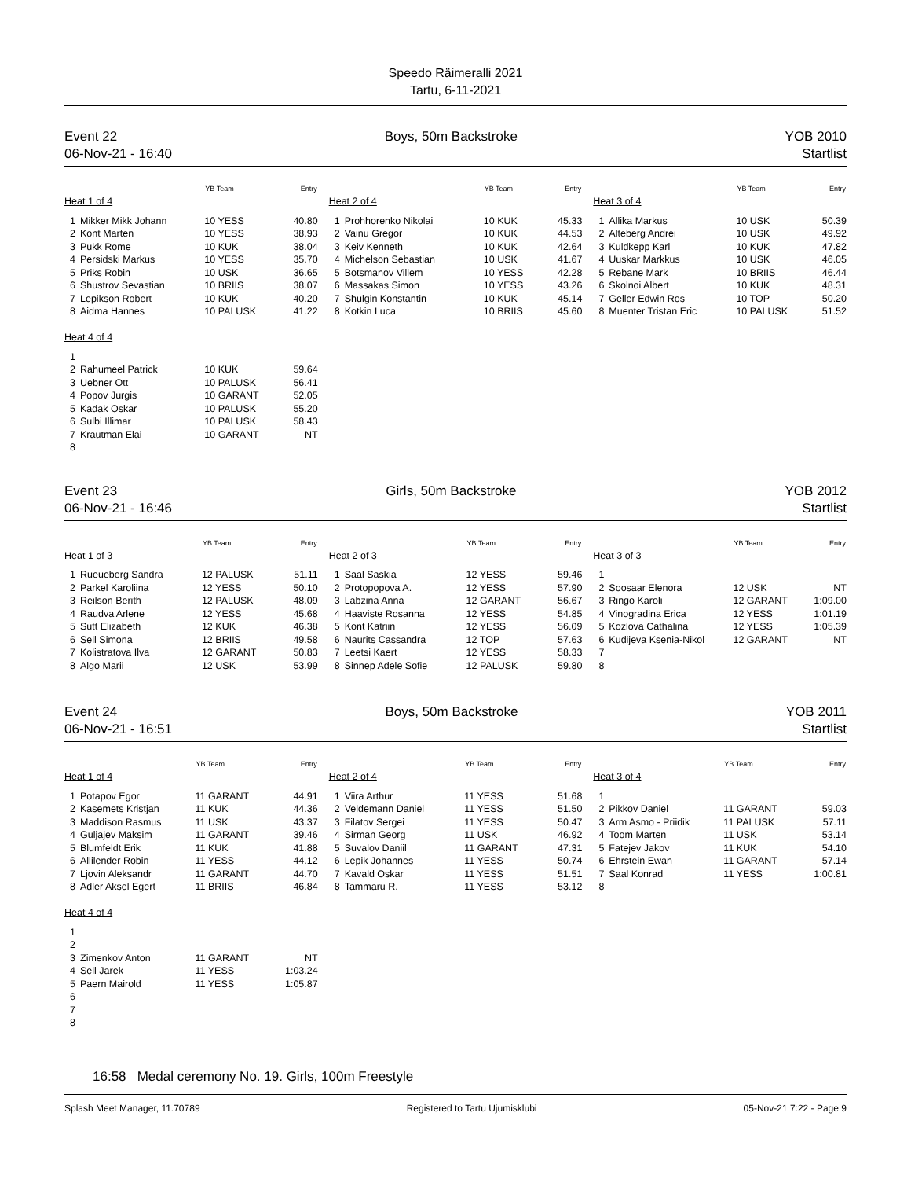Speedo Räimeralli 2021
Tartu, 6-11-2021
Event 22 Boys, 50m Backstroke YOB 2010
06-Nov-21 - 16:40 Startlist
| | | YB Team | Entry |
| --- | --- | --- | --- |
| Heat 1 of 4 | | | |
| 1 | Mikker Mikk Johann | 10 YESS | 40.80 |
| 2 | Kont Marten | 10 YESS | 38.93 |
| 3 | Pukk Rome | 10 KUK | 38.04 |
| 4 | Persidski Markus | 10 YESS | 35.70 |
| 5 | Priks Robin | 10 USK | 36.65 |
| 6 | Shustrov Sevastian | 10 BRIIS | 38.07 |
| 7 | Lepikson Robert | 10 KUK | 40.20 |
| 8 | Aidma Hannes | 10 PALUSK | 41.22 |
| Heat 4 of 4 | | | |
| 1 | | | |
| 2 | Rahumeel Patrick | 10 KUK | 59.64 |
| 3 | Uebner Ott | 10 PALUSK | 56.41 |
| 4 | Popov Jurgis | 10 GARANT | 52.05 |
| 5 | Kadak Oskar | 10 PALUSK | 55.20 |
| 6 | Sulbi Illimar | 10 PALUSK | 58.43 |
| 7 | Krautman Elai | 10 GARANT | NT |
| 8 | | | |
| | | YB Team | Entry |
| --- | --- | --- | --- |
| Heat 2 of 4 | | | |
| 1 | Prohhorenko Nikolai | 10 KUK | 45.33 |
| 2 | Vainu Gregor | 10 KUK | 44.53 |
| 3 | Keiv Kenneth | 10 KUK | 42.64 |
| 4 | Michelson Sebastian | 10 USK | 41.67 |
| 5 | Botsmanov Villem | 10 YESS | 42.28 |
| 6 | Massakas Simon | 10 YESS | 43.26 |
| 7 | Shulgin Konstantin | 10 KUK | 45.14 |
| 8 | Kotkin Luca | 10 BRIIS | 45.60 |
| | | YB Team | Entry |
| --- | --- | --- | --- |
| Heat 3 of 4 | | | |
| 1 | Allika Markus | 10 USK | 50.39 |
| 2 | Alteberg Andrei | 10 USK | 49.92 |
| 3 | Kuldkepp Karl | 10 KUK | 47.82 |
| 4 | Uuskar Markkus | 10 USK | 46.05 |
| 5 | Rebane Mark | 10 BRIIS | 46.44 |
| 6 | Skolnoi Albert | 10 KUK | 48.31 |
| 7 | Geller Edwin Ros | 10 TOP | 50.20 |
| 8 | Muenter Tristan Eric | 10 PALUSK | 51.52 |
Event 23 Girls, 50m Backstroke YOB 2012
06-Nov-21 - 16:46 Startlist
| | | YB Team | Entry |
| --- | --- | --- | --- |
| Heat 1 of 3 | | | |
| 1 | Rueueberg Sandra | 12 PALUSK | 51.11 |
| 2 | Parkel Karoliina | 12 YESS | 50.10 |
| 3 | Reilson Berith | 12 PALUSK | 48.09 |
| 4 | Raudva Arlene | 12 YESS | 45.68 |
| 5 | Sutt Elizabeth | 12 KUK | 46.38 |
| 6 | Sell Simona | 12 BRIIS | 49.58 |
| 7 | Kolistratova Ilva | 12 GARANT | 50.83 |
| 8 | Algo Marii | 12 USK | 53.99 |
| | | YB Team | Entry |
| --- | --- | --- | --- |
| Heat 2 of 3 | | | |
| 1 | Saal Saskia | 12 YESS | 59.46 |
| 2 | Protopopova A. | 12 YESS | 57.90 |
| 3 | Labzina Anna | 12 GARANT | 56.67 |
| 4 | Haaviste Rosanna | 12 YESS | 54.85 |
| 5 | Kont Katriin | 12 YESS | 56.09 |
| 6 | Naurits Cassandra | 12 TOP | 57.63 |
| 7 | Leetsi Kaert | 12 YESS | 58.33 |
| 8 | Sinnep Adele Sofie | 12 PALUSK | 59.80 |
| | | YB Team | Entry |
| --- | --- | --- | --- |
| Heat 3 of 3 | | | |
| 1 | | | |
| 2 | Soosaar Elenora | 12 USK | NT |
| 3 | Ringo Karoli | 12 GARANT | 1:09.00 |
| 4 | Vinogradina Erica | 12 YESS | 1:01.19 |
| 5 | Kozlova Cathalina | 12 YESS | 1:05.39 |
| 6 | Kudijeva Ksenia-Nikol | 12 GARANT | NT |
| 7 | | | |
| 8 | | | |
Event 24 Boys, 50m Backstroke YOB 2011
06-Nov-21 - 16:51 Startlist
| | | YB Team | Entry |
| --- | --- | --- | --- |
| Heat 1 of 4 | | | |
| 1 | Potapov Egor | 11 GARANT | 44.91 |
| 2 | Kasemets Kristjan | 11 KUK | 44.36 |
| 3 | Maddison Rasmus | 11 USK | 43.37 |
| 4 | Guljajev Maksim | 11 GARANT | 39.46 |
| 5 | Blumfeldt Erik | 11 KUK | 41.88 |
| 6 | Allilender Robin | 11 YESS | 44.12 |
| 7 | Ljovin Aleksandr | 11 GARANT | 44.70 |
| 8 | Adler Aksel Egert | 11 BRIIS | 46.84 |
| Heat 4 of 4 | | | |
| 1 | | | |
| 2 | | | |
| 3 | Zimenkov Anton | 11 GARANT | NT |
| 4 | Sell Jarek | 11 YESS | 1:03.24 |
| 5 | Paern Mairold | 11 YESS | 1:05.87 |
| 6 | | | |
| 7 | | | |
| 8 | | | |
| | | YB Team | Entry |
| --- | --- | --- | --- |
| Heat 2 of 4 | | | |
| 1 | Viira Arthur | 11 YESS | 51.68 |
| 2 | Veldemann Daniel | 11 YESS | 51.50 |
| 3 | Filatov Sergei | 11 YESS | 50.47 |
| 4 | Sirman Georg | 11 USK | 46.92 |
| 5 | Suvalov Daniil | 11 GARANT | 47.31 |
| 6 | Lepik Johannes | 11 YESS | 50.74 |
| 7 | Kavald Oskar | 11 YESS | 51.51 |
| 8 | Tammaru R. | 11 YESS | 53.12 |
| | | YB Team | Entry |
| --- | --- | --- | --- |
| Heat 3 of 4 | | | |
| 1 | | | |
| 2 | Pikkov Daniel | 11 GARANT | 59.03 |
| 3 | Arm Asmo - Priidik | 11 PALUSK | 57.11 |
| 4 | Toom Marten | 11 USK | 53.14 |
| 5 | Fatejev Jakov | 11 KUK | 54.10 |
| 6 | Ehrstein Ewan | 11 GARANT | 57.14 |
| 7 | Saal Konrad | 11 YESS | 1:00.81 |
| 8 | | | |
16:58 Medal ceremony No. 19. Girls, 100m Freestyle
Splash Meet Manager, 11.70789 Registered to Tartu Ujumisklubi 05-Nov-21 7:22 - Page 9